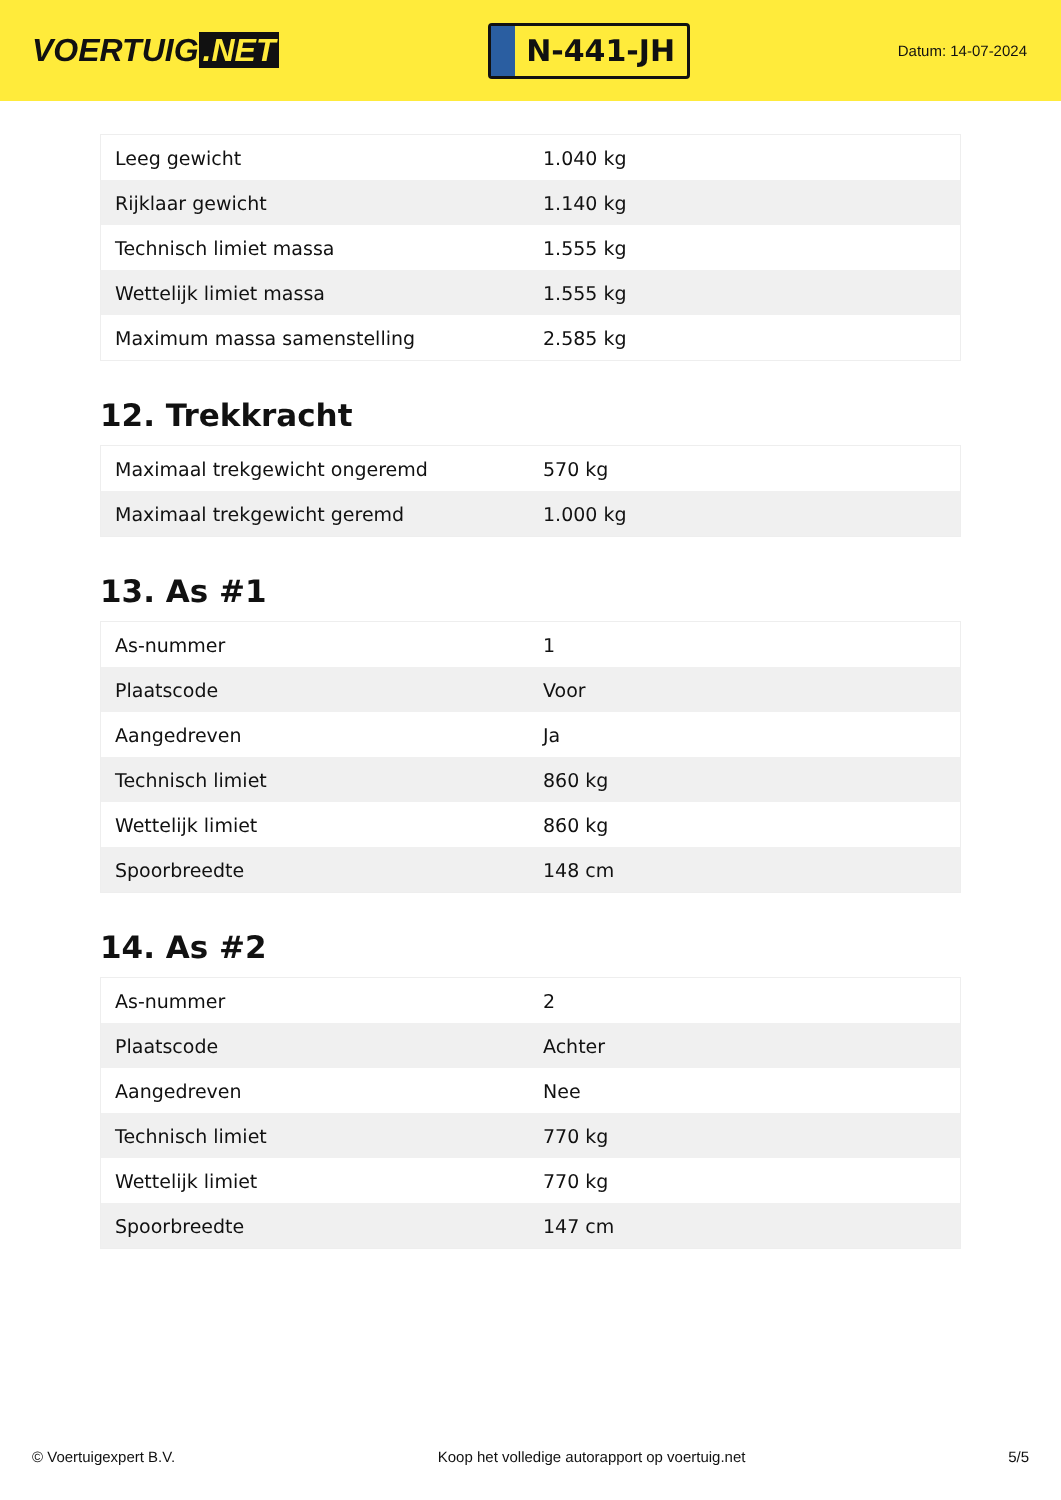VOERTUIG.NET
N-441-JH
Datum: 14-07-2024
| Leeg gewicht | 1.040 kg |
| Rijklaar gewicht | 1.140 kg |
| Technisch limiet massa | 1.555 kg |
| Wettelijk limiet massa | 1.555 kg |
| Maximum massa samenstelling | 2.585 kg |
12. Trekkracht
| Maximaal trekgewicht ongeremd | 570 kg |
| Maximaal trekgewicht geremd | 1.000 kg |
13. As #1
| As-nummer | 1 |
| Plaatscode | Voor |
| Aangedreven | Ja |
| Technisch limiet | 860 kg |
| Wettelijk limiet | 860 kg |
| Spoorbreedte | 148 cm |
14. As #2
| As-nummer | 2 |
| Plaatscode | Achter |
| Aangedreven | Nee |
| Technisch limiet | 770 kg |
| Wettelijk limiet | 770 kg |
| Spoorbreedte | 147 cm |
© Voertuigexpert B.V. Koop het volledige autorapport op voertuig.net 5/5